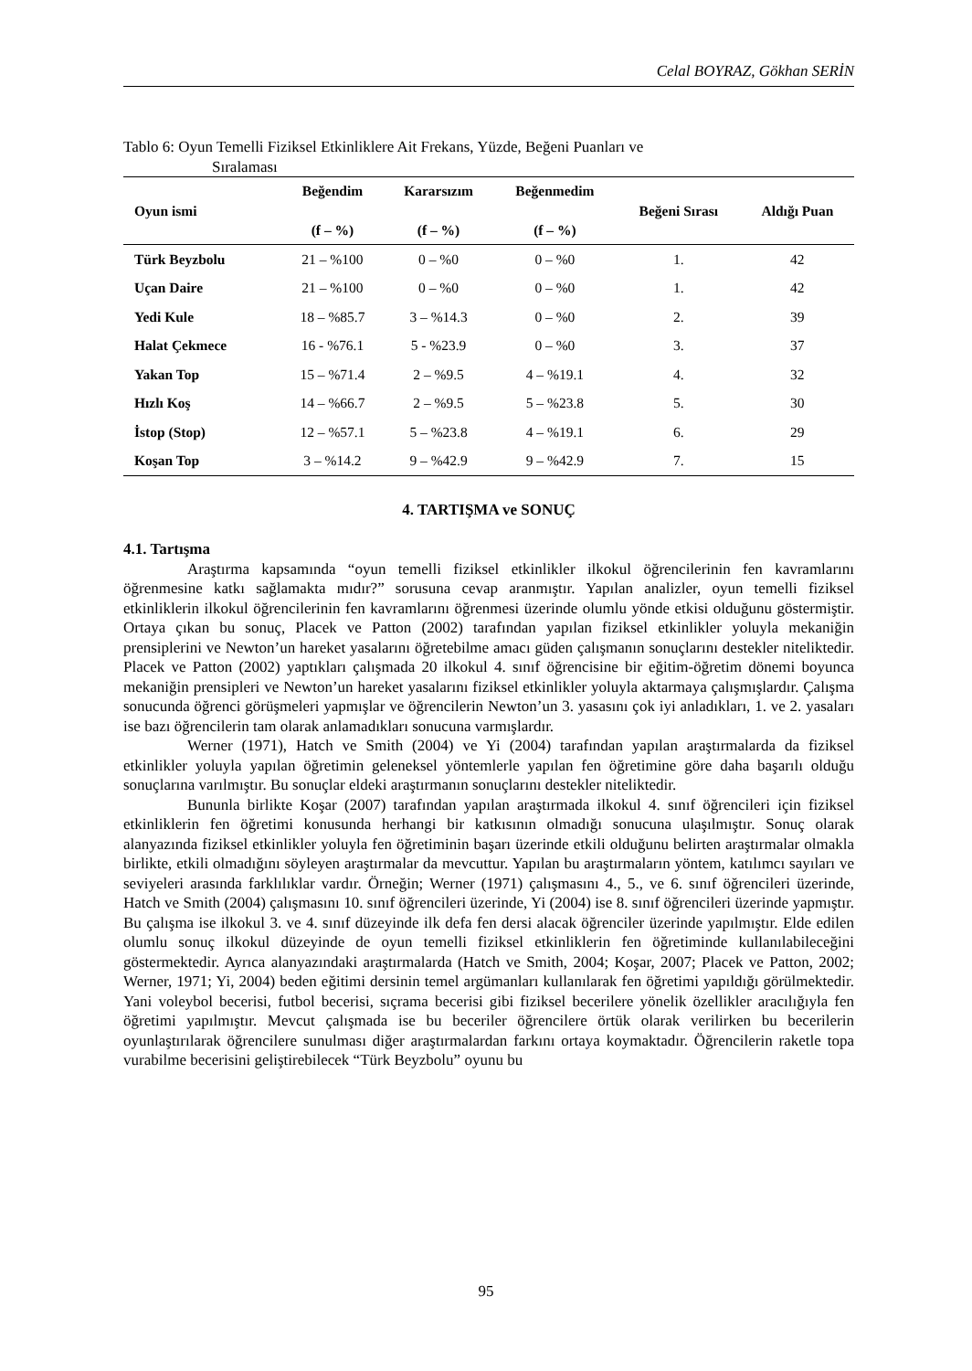Celal BOYRAZ, Gökhan SERİN
Tablo 6: Oyun Temelli Fiziksel Etkinliklere Ait Frekans, Yüzde, Beğeni Puanları ve
Sıralaması
| Oyun ismi | Beğendim (f – %) | Kararsızım (f – %) | Beğenmedim (f – %) | Beğeni Sırası | Aldığı Puan |
| --- | --- | --- | --- | --- | --- |
| Türk Beyzbolu | 21 – %100 | 0 – %0 | 0 – %0 | 1. | 42 |
| Uçan Daire | 21 – %100 | 0 – %0 | 0 – %0 | 1. | 42 |
| Yedi Kule | 18 – %85.7 | 3 – %14.3 | 0 – %0 | 2. | 39 |
| Halat Çekmece | 16 - %76.1 | 5 - %23.9 | 0 – %0 | 3. | 37 |
| Yakan Top | 15 – %71.4 | 2 – %9.5 | 4 – %19.1 | 4. | 32 |
| Hızlı Koş | 14 – %66.7 | 2 – %9.5 | 5 – %23.8 | 5. | 30 |
| İstop (Stop) | 12 – %57.1 | 5 – %23.8 | 4 – %19.1 | 6. | 29 |
| Koşan Top | 3 – %14.2 | 9 – %42.9 | 9 – %42.9 | 7. | 15 |
4. TARTIŞMA ve SONUÇ
4.1. Tartışma
Araştırma kapsamında “oyun temelli fiziksel etkinlikler ilkokul öğrencilerinin fen kavramlarını öğrenmesine katkı sağlamakta mıdır?” sorusuna cevap aranmıştır. Yapılan analizler, oyun temelli fiziksel etkinliklerin ilkokul öğrencilerinin fen kavramlarını öğrenmesi üzerinde olumlu yönde etkisi olduğunu göstermiştir. Ortaya çıkan bu sonuç, Placek ve Patton (2002) tarafından yapılan fiziksel etkinlikler yoluyla mekaniğin prensiplerini ve Newton’un hareket yasalarını öğretebilme amacı güden çalışmanın sonuçlarını destekler niteliktedir. Placek ve Patton (2002) yaptıkları çalışmada 20 ilkokul 4. sınıf öğrencisine bir eğitim-öğretim dönemi boyunca mekaniğin prensipleri ve Newton’un hareket yasalarını fiziksel etkinlikler yoluyla aktarmaya çalışmışlardır. Çalışma sonucunda öğrenci görüşmeleri yapmışlar ve öğrencilerin Newton’un 3. yasasını çok iyi anladıkları, 1. ve 2. yasaları ise bazı öğrencilerin tam olarak anlamadıkları sonucuna varmışlardır.
Werner (1971), Hatch ve Smith (2004) ve Yi (2004) tarafından yapılan araştırmalarda da fiziksel etkinlikler yoluyla yapılan öğretimin geleneksel yöntemlerle yapılan fen öğretimine göre daha başarılı olduğu sonuçlarına varılmıştır. Bu sonuçlar eldeki araştırmanın sonuçlarını destekler niteliktedir.
Bununla birlikte Koşar (2007) tarafından yapılan araştırmada ilkokul 4. sınıf öğrencileri için fiziksel etkinliklerin fen öğretimi konusunda herhangi bir katkısının olmadığı sonucuna ulaşılmıştır. Sonuç olarak alanyazında fiziksel etkinlikler yoluyla fen öğretiminin başarı üzerinde etkili olduğunu belirten araştırmalar olmakla birlikte, etkili olmadığını söyleyen araştırmalar da mevcuttur. Yapılan bu araştırmaların yöntem, katılımcı sayıları ve seviyeleri arasında farklılıklar vardır. Örneğin; Werner (1971) çalışmasını 4., 5., ve 6. sınıf öğrencileri üzerinde, Hatch ve Smith (2004) çalışmasını 10. sınıf öğrencileri üzerinde, Yi (2004) ise 8. sınıf öğrencileri üzerinde yapmıştır. Bu çalışma ise ilkokul 3. ve 4. sınıf düzeyinde ilk defa fen dersi alacak öğrenciler üzerinde yapılmıştır. Elde edilen olumlu sonuç ilkokul düzeyinde de oyun temelli fiziksel etkinliklerin fen öğretiminde kullanılabileceğini göstermektedir. Ayrıca alanyazındaki araştırmalarda (Hatch ve Smith, 2004; Koşar, 2007; Placek ve Patton, 2002; Werner, 1971; Yi, 2004) beden eğitimi dersinin temel argümanları kullanılarak fen öğretimi yapıldığı görülmektedir. Yani voleybol becerisi, futbol becerisi, sıçrama becerisi gibi fiziksel becerilere yönelik özellikler aracılığıyla fen öğretimi yapılmıştır. Mevcut çalışmada ise bu beceriler öğrencilere örtük olarak verilirken bu becerilerin oyunlaştırılarak öğrencilere sunulması diğer araştırmalardan farkını ortaya koymaktadır. Öğrencilerin raketle topa vurabilme becerisini geliştirebilecek “Türk Beyzbolu” oyunu bu
95